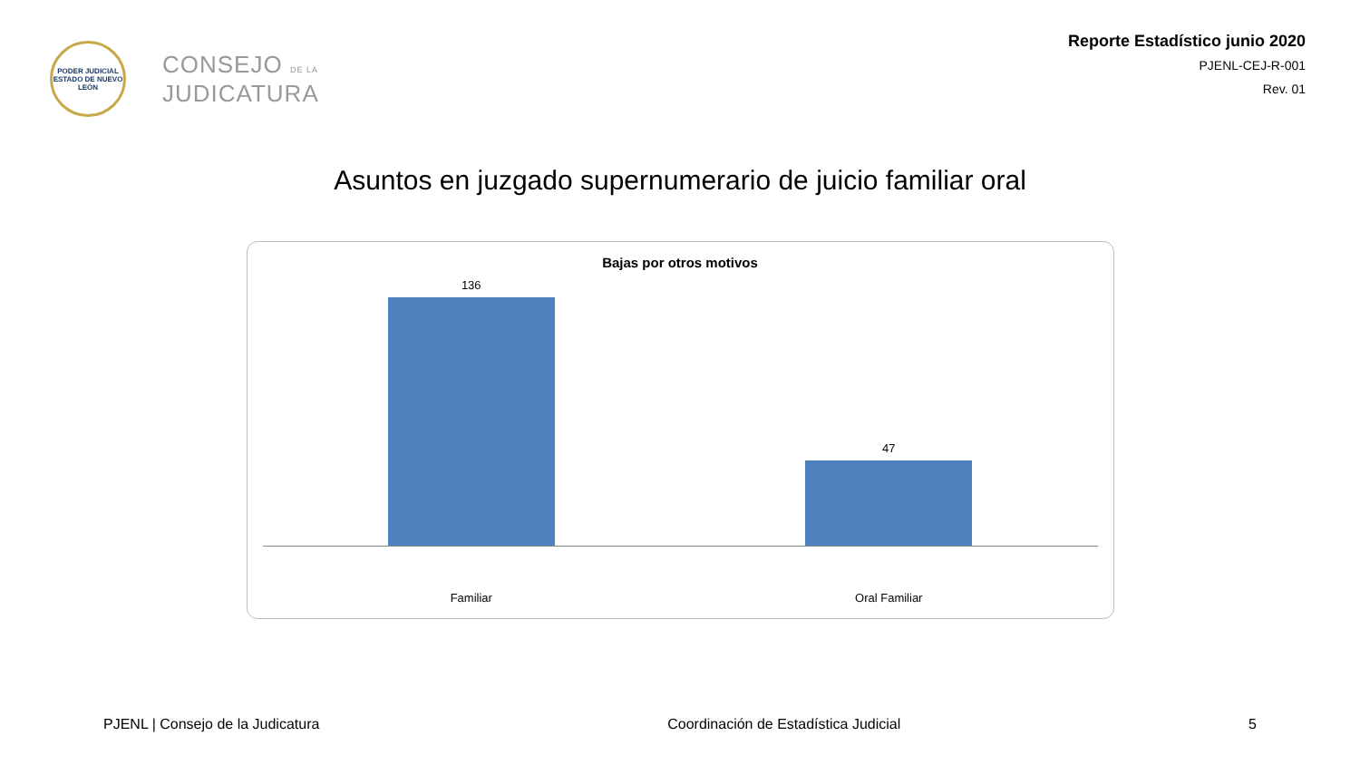PODER JUDICIAL
ESTADO DE NUEVO LEÓN
CONSEJO DE LA
JUDICATURA
Reporte Estadístico junio 2020
PJENL-CEJ-R-001
Rev. 01
Asuntos en juzgado supernumerario de juicio familiar oral
Bajas por otros motivos
136
47
Familiar Oral Familiar
PJENL | Consejo de la Judicatura Coordinación de Estadística Judicial 5